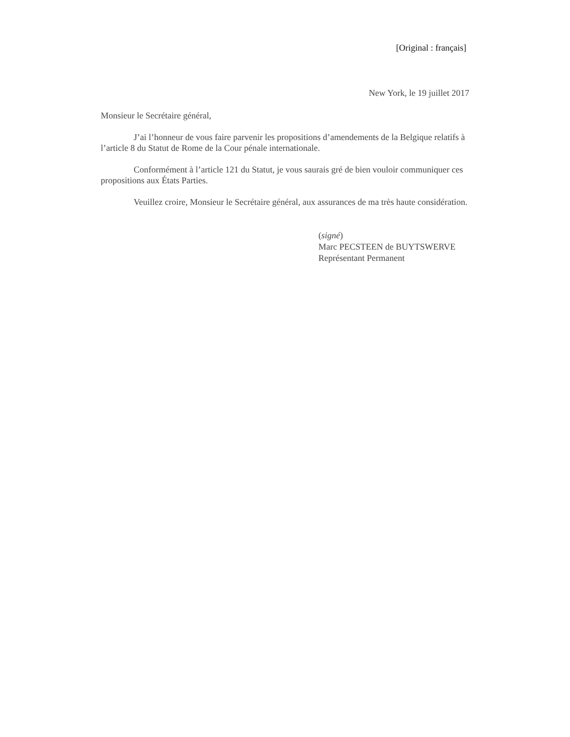[Original : français]
New York, le 19 juillet 2017
Monsieur le Secrétaire général,
J’ai l’honneur de vous faire parvenir les propositions d’amendements de la Belgique relatifs à l’article 8 du Statut de Rome de la Cour pénale internationale.
Conformément à l’article 121 du Statut, je vous saurais gré de bien vouloir communiquer ces propositions aux États Parties.
Veuillez croire, Monsieur le Secrétaire général, aux assurances de ma très haute considération.
(signé)
Marc PECSTEEN de BUYTSWERVE
Représentant Permanent